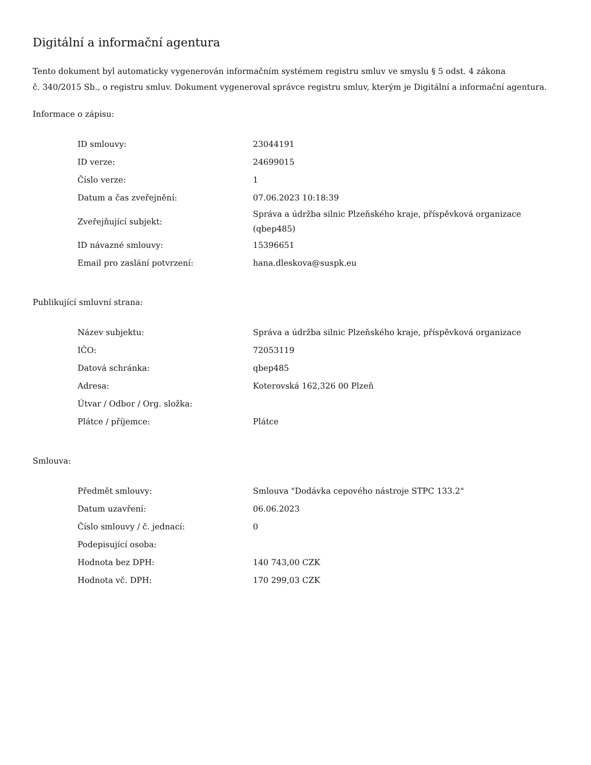Digitální a informační agentura
Tento dokument byl automaticky vygenerován informačním systémem registru smluv ve smyslu § 5 odst. 4 zákona
č. 340/2015 Sb., o registru smluv. Dokument vygeneroval správce registru smluv, kterým je Digitální a informační agentura.
Informace o zápisu:
| ID smlouvy: | 23044191 |
| ID verze: | 24699015 |
| Číslo verze: | 1 |
| Datum a čas zveřejnění: | 07.06.2023 10:18:39 |
| Zveřejňující subjekt: | Správa a údržba silnic Plzeňského kraje, příspěvková organizace (qbep485) |
| ID návazné smlouvy: | 15396651 |
| Email pro zaslání potvrzení: | hana.dleskova@suspk.eu |
Publikující smluvní strana:
| Název subjektu: | Správa a údržba silnic Plzeňského kraje, příspěvková organizace |
| IČO: | 72053119 |
| Datová schránka: | qbep485 |
| Adresa: | Koterovská 162,326 00 Plzeň |
| Útvar / Odbor / Org. složka: | |
| Plátce / příjemce: | Plátce |
Smlouva:
| Předmět smlouvy: | Smlouva "Dodávka cepového nástroje STPC 133.2" |
| Datum uzavření: | 06.06.2023 |
| Číslo smlouvy / č. jednací: | 0 |
| Podepisující osoba: | |
| Hodnota bez DPH: | 140 743,00 CZK |
| Hodnota vč. DPH: | 170 299,03 CZK |